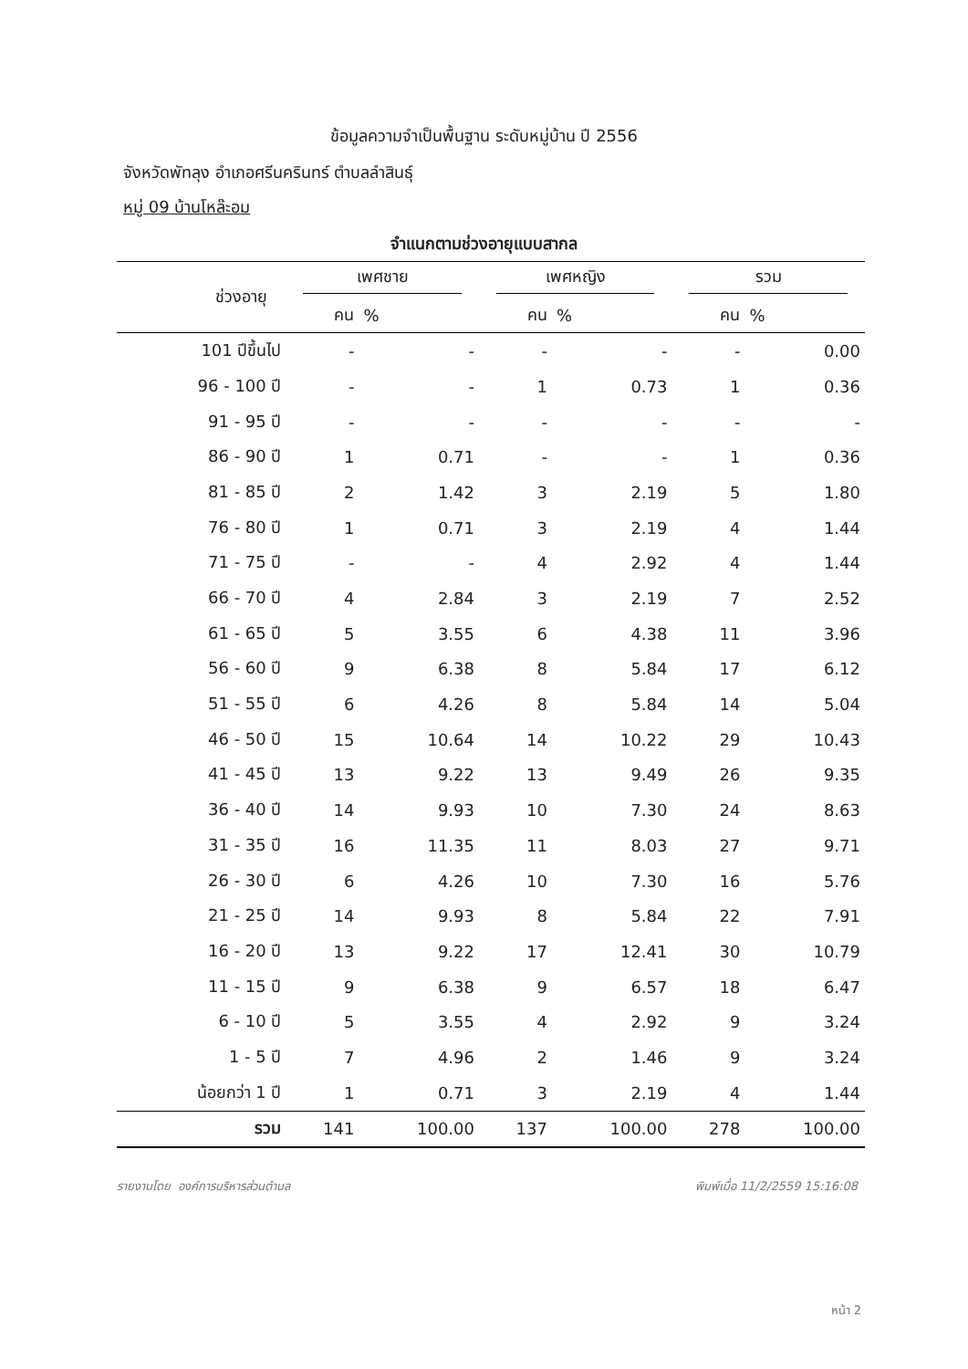ข้อมูลความจำเป็นพื้นฐาน ระดับหมู่บ้าน ปี 2556
จังหวัดพัทลุง อำเภอศรีนครินทร์ ตำบลลำสินธุ์
หมู่ 09 บ้านโหล๊ะอม
จำแนกตามช่วงอายุแบบสากล
| ช่วงอายุ | เพศชาย | | เพศหญิง | | รวม | |
| --- | --- | --- | --- | --- | --- | --- |
| | คน | % | คน | % | คน | % |
| 101 ปีขึ้นไป | - | - | - | - | - | 0.00 |
| 96 - 100 ปี | - | - | 1 | 0.73 | 1 | 0.36 |
| 91 - 95 ปี | - | - | - | - | - | - |
| 86 - 90 ปี | 1 | 0.71 | - | - | 1 | 0.36 |
| 81 - 85 ปี | 2 | 1.42 | 3 | 2.19 | 5 | 1.80 |
| 76 - 80 ปี | 1 | 0.71 | 3 | 2.19 | 4 | 1.44 |
| 71 - 75 ปี | - | - | 4 | 2.92 | 4 | 1.44 |
| 66 - 70 ปี | 4 | 2.84 | 3 | 2.19 | 7 | 2.52 |
| 61 - 65 ปี | 5 | 3.55 | 6 | 4.38 | 11 | 3.96 |
| 56 - 60 ปี | 9 | 6.38 | 8 | 5.84 | 17 | 6.12 |
| 51 - 55 ปี | 6 | 4.26 | 8 | 5.84 | 14 | 5.04 |
| 46 - 50 ปี | 15 | 10.64 | 14 | 10.22 | 29 | 10.43 |
| 41 - 45 ปี | 13 | 9.22 | 13 | 9.49 | 26 | 9.35 |
| 36 - 40 ปี | 14 | 9.93 | 10 | 7.30 | 24 | 8.63 |
| 31 - 35 ปี | 16 | 11.35 | 11 | 8.03 | 27 | 9.71 |
| 26 - 30 ปี | 6 | 4.26 | 10 | 7.30 | 16 | 5.76 |
| 21 - 25 ปี | 14 | 9.93 | 8 | 5.84 | 22 | 7.91 |
| 16 - 20 ปี | 13 | 9.22 | 17 | 12.41 | 30 | 10.79 |
| 11 - 15 ปี | 9 | 6.38 | 9 | 6.57 | 18 | 6.47 |
| 6 - 10 ปี | 5 | 3.55 | 4 | 2.92 | 9 | 3.24 |
| 1 - 5 ปี | 7 | 4.96 | 2 | 1.46 | 9 | 3.24 |
| น้อยกว่า 1 ปี | 1 | 0.71 | 3 | 2.19 | 4 | 1.44 |
| รวม | 141 | 100.00 | 137 | 100.00 | 278 | 100.00 |
รายงานโดย องค์การบริหารส่วนตำบล
พิมพ์เมื่อ 11/2/2559 15:16:08
หน้า 2